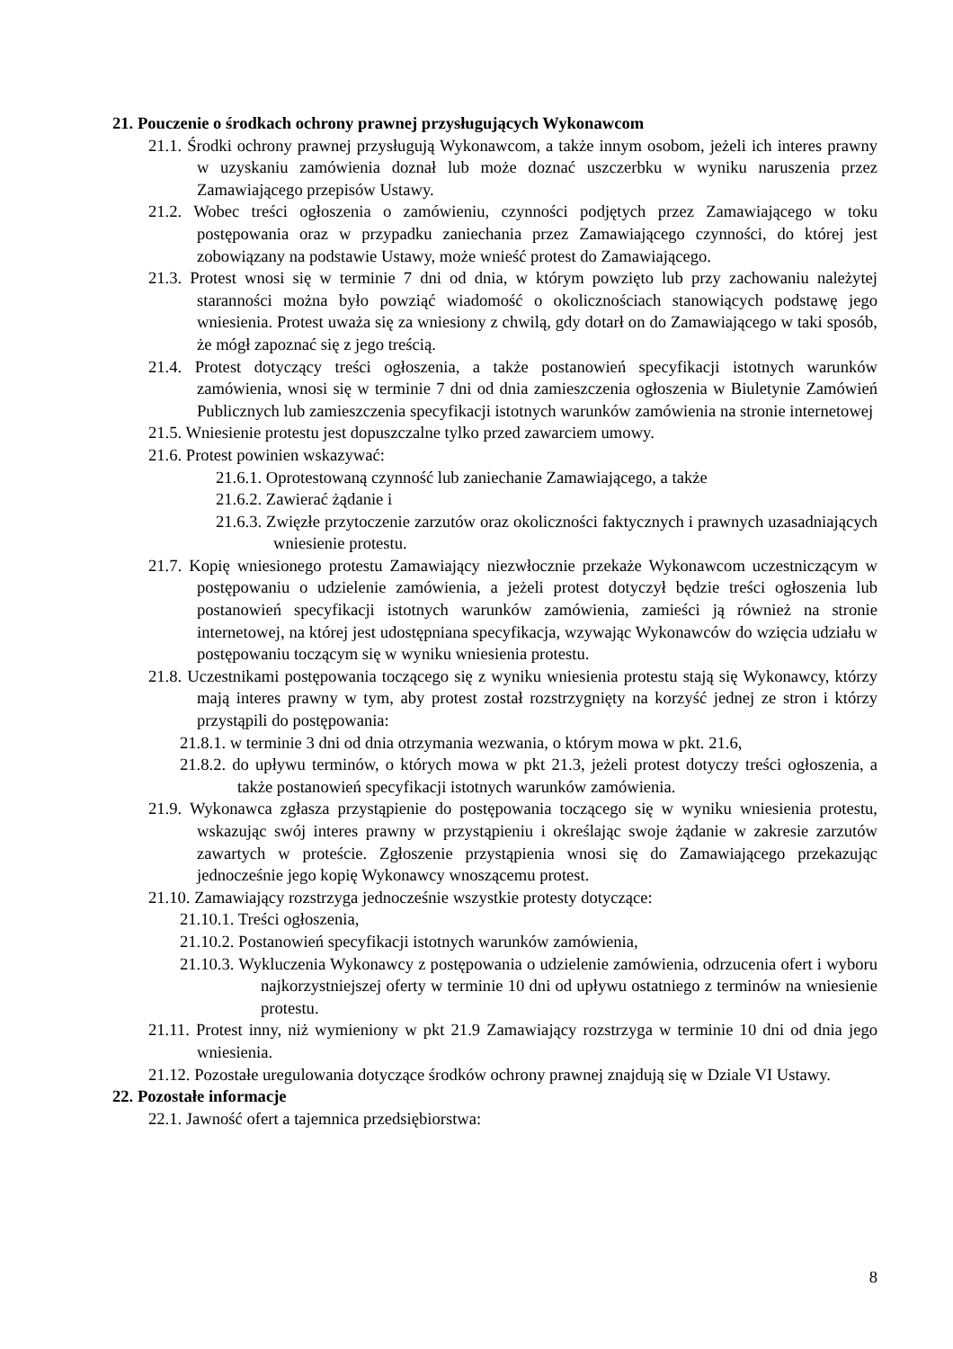21. Pouczenie o środkach ochrony prawnej przysługujących Wykonawcom
21.1. Środki ochrony prawnej przysługują Wykonawcom, a także innym osobom, jeżeli ich interes prawny w uzyskaniu zamówienia doznał lub może doznać uszczerbku w wyniku naruszenia przez Zamawiającego przepisów Ustawy.
21.2. Wobec treści ogłoszenia o zamówieniu, czynności podjętych przez Zamawiającego w toku postępowania oraz w przypadku zaniechania przez Zamawiającego czynności, do której jest zobowiązany na podstawie Ustawy, może wnieść protest do Zamawiającego.
21.3. Protest wnosi się w terminie 7 dni od dnia, w którym powzięto lub przy zachowaniu należytej staranności można było powziąć wiadomość o okolicznościach stanowiących podstawę jego wniesienia. Protest uważa się za wniesiony z chwilą, gdy dotarł on do Zamawiającego w taki sposób, że mógł zapoznać się z jego treścią.
21.4. Protest dotyczący treści ogłoszenia, a także postanowień specyfikacji istotnych warunków zamówienia, wnosi się w terminie 7 dni od dnia zamieszczenia ogłoszenia w Biuletynie Zamówień Publicznych lub zamieszczenia specyfikacji istotnych warunków zamówienia na stronie internetowej
21.5. Wniesienie protestu jest dopuszczalne tylko przed zawarciem umowy.
21.6. Protest powinien wskazywać:
21.6.1. Oprotestowaną czynność lub zaniechanie Zamawiającego, a także
21.6.2. Zawierać żądanie i
21.6.3. Zwięzłe przytoczenie zarzutów oraz okoliczności faktycznych i prawnych uzasadniających wniesienie protestu.
21.7. Kopię wniesionego protestu Zamawiający niezwłocznie przekaże Wykonawcom uczestniczącym w postępowaniu o udzielenie zamówienia, a jeżeli protest dotyczył będzie treści ogłoszenia lub postanowień specyfikacji istotnych warunków zamówienia, zamieści ją również na stronie internetowej, na której jest udostępniana specyfikacja, wzywając Wykonawców do wzięcia udziału w postępowaniu toczącym się w wyniku wniesienia protestu.
21.8. Uczestnikami postępowania toczącego się z wyniku wniesienia protestu stają się Wykonawcy, którzy mają interes prawny w tym, aby protest został rozstrzygnięty na korzyść jednej ze stron i którzy przystąpili do postępowania:
21.8.1. w terminie 3 dni od dnia otrzymania wezwania, o którym mowa w pkt. 21.6,
21.8.2. do upływu terminów, o których mowa w pkt 21.3, jeżeli protest dotyczy treści ogłoszenia, a także postanowień specyfikacji istotnych warunków zamówienia.
21.9. Wykonawca zgłasza przystąpienie do postępowania toczącego się w wyniku wniesienia protestu, wskazując swój interes prawny w przystąpieniu i określając swoje żądanie w zakresie zarzutów zawartych w proteście. Zgłoszenie przystąpienia wnosi się do Zamawiającego przekazując jednocześnie jego kopię Wykonawcy wnoszącemu protest.
21.10. Zamawiający rozstrzyga jednocześnie wszystkie protesty dotyczące:
21.10.1. Treści ogłoszenia,
21.10.2. Postanowień specyfikacji istotnych warunków zamówienia,
21.10.3. Wykluczenia Wykonawcy z postępowania o udzielenie zamówienia, odrzucenia ofert i wyboru najkorzystniejszej oferty w terminie 10 dni od upływu ostatniego z terminów na wniesienie protestu.
21.11. Protest inny, niż wymieniony w pkt 21.9 Zamawiający rozstrzyga w terminie 10 dni od dnia jego wniesienia.
21.12. Pozostałe uregulowania dotyczące środków ochrony prawnej znajdują się w Dziale VI Ustawy.
22. Pozostałe informacje
22.1. Jawność ofert a tajemnica przedsiębiorstwa:
8